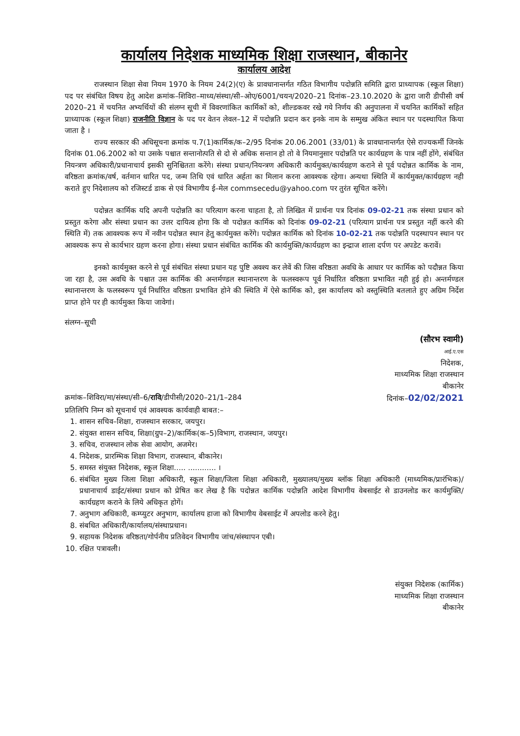कार्यालय निदेशक माध्यमिक शिक्षा राजस्थान, बीकानेर
कार्यालय आदेश
राजस्थान शिक्षा सेवा नियम 1970 के नियम 24(2)(ए) के प्रावधानान्तर्गत गठित विभागीय पदोन्नति समिति द्वारा प्राध्यापक (स्कूल शिक्षा) पद पर संबंधित विषय हेतु आदेश क्रमांक–शिविरा–माध्य/संस्था/सी–ओए/6001/चयन/2020–21 दिनांक–23.10.2020 के द्वारा जारी डीपीसी वर्ष 2020–21 में चयनित अभ्यर्थियों की संलग्न सूची में विवरणांकित कार्मिकों को, शील्डकवर रखे गये निर्णय की अनुपालना में चयनित कार्मिकों सहित प्राध्यापक (स्कूल शिक्षा) राजनीति विज्ञान के पद पर वेतन लेवल–12 में पदोन्नति प्रदान कर इनके नाम के सम्मुख अंकित स्थान पर पदस्थापित किया जाता है ।
राज्य सरकार की अधिसूचना क्रमांक प.7(1)कार्मिक/क–2/95 दिनांक 20.06.2001 (33/01) के प्रावधानान्तर्गत ऐसे राज्यकर्मी जिनके दिनांक 01.06.2002 को या उसके पश्चात सन्तानोत्पति से दो से अधिक सन्तान हो तो वे नियमानुसार पदोन्नति पर कार्यग्रहण के पात्र नहीं होंगे, संबंधित नियन्त्रण अधिकारी/प्रधानाचार्य इसकी सुनिश्चितता करेंगे। संस्था प्रधान/नियन्त्रण अधिकारी कार्यमुक्त/कार्यग्रहण कराने से पूर्व पदोन्नत कार्मिक के नाम, वरिष्ठता क्रमांक/वर्ष, वर्तमान धारित पद, जन्म तिथि एवं धारित अर्हता का मिलान करना आवश्यक रहेगा। अन्यथा स्थिति में कार्यमुक्त/कार्यग्रहण नही कराते हुए निदेशालय को रजिस्टर्ड डाक से एवं विभागीय ई–मेल commsecedu@yahoo.com पर तुरंत सूचित करेंगे।
पदोन्नत कार्मिक यदि अपनी पदोन्नति का परित्याग करना चाहता है, तो लिखित में प्रार्थना पत्र दिनांक 09-02-21 तक संस्था प्रधान को प्रस्तुत करेगा और संस्था प्रधान का उत्तर दायित्व होगा कि वो पदोन्नत कार्मिक को दिनांक 09-02-21 (परित्याग प्रार्थना पत्र प्रस्तुत नहीं करने की स्थिति में) तक आवश्यक रूप में नवीन पदोन्नत स्थान हेतु कार्यमुक्त करेंगे। पदोन्नत कार्मिक को दिनांक 10-02-21 तक पदोन्नति पदस्थापन स्थान पर आवश्यक रूप से कार्यभार ग्रहण करना होगा। संस्था प्रधान संबंधित कार्मिक की कार्यमुक्ति/कार्यग्रहण का इन्द्राज शाला दर्पण पर अपडेट करावें।
इनको कार्यमुक्त करने से पूर्व संबंधित संस्था प्रधान यह पुष्टि अवश्य कर लेवें की जिस वरिष्ठता अवधि के आधार पर कार्मिक को पदौन्नत किया जा रहा है, उस अवधि के पश्चात उस कार्मिक की अन्तर्मण्डल स्थानान्तरण के फलस्वरूप पूर्व निर्धारित वरिष्ठता प्रभावित नही हुई हो। अन्तर्मण्डल स्थानान्तरण के फलस्वरूप पूर्व निर्धारित वरिष्ठता प्रभावित होने की स्थिति में ऐसे कार्मिक को, इस कार्यालय को वस्तुस्थिति बतलाते हुए अग्रिम निर्देश प्राप्त होने पर ही कार्यमुक्त किया जावेगां।
संलग्न–सूची
(सौरभ स्वामी)
आई.ए.एस
निदेशक,
माध्यमिक शिक्षा राजस्थान
बीकानेर
क्रमांक–शिविरा/मा/संस्था/सी–6/रावि/डीपीसी/2020–21/1–284 दिनांक–02/02/2021
प्रतिलिपि निम्न को सूचनार्थ एवं आवश्यक कार्यवाही बाबत:–
1. शासन सचिव–शिक्षा, राजस्थान सरकार, जयपुर।
2. संयुक्त शासन सचिव, शिक्षा(ग्रुप–2)/कार्मिक(क–5)विभाग, राजस्थान, जयपुर।
3. सचिव, राजस्थान लोक सेवा आयोग, अजमेर।
4. निदेशक, प्रारम्भिक शिक्षा विभाग, राजस्थान, बीकानेर।
5. समस्त संयुक्त निदेशक, स्कूल शिक्षा..... ............ ।
6. संबंधित मुख्य जिला शिक्षा अधिकारी, स्कूल शिक्षा/जिला शिक्षा अधिकारी, मुख्यालय/मुख्य ब्लॉक शिक्षा अधिकारी (माध्यमिक/प्रारंभिक)/प्रधानाचार्य डाईट/संस्था प्रधान को प्रेषित कर लेख है कि पदोन्नत कार्मिक पदोन्नति आदेश विभागीय वेबसाईट से डाउनलोड कर कार्यमुक्ति/कार्यग्रहण कराने के लिये अधिकृत होगें।
7. अनुभाग अधिकारी, कम्प्युटर अनुभाग, कार्यालय हाजा को विभागीय वेबसाईट में अपलोड करने हेतु।
8. संबधित अधिकारी/कार्यालय/संस्थाप्रधान।
9. सहायक निदेशक वरिष्ठता/गोर्पनीय प्रतिवेदन विभागीय जांच/संस्थापन एबी।
10. रक्षित पत्रावली।
संयुक्त निदेशक (कार्मिक)
माध्यमिक शिक्षा राजस्थान
बीकानेर